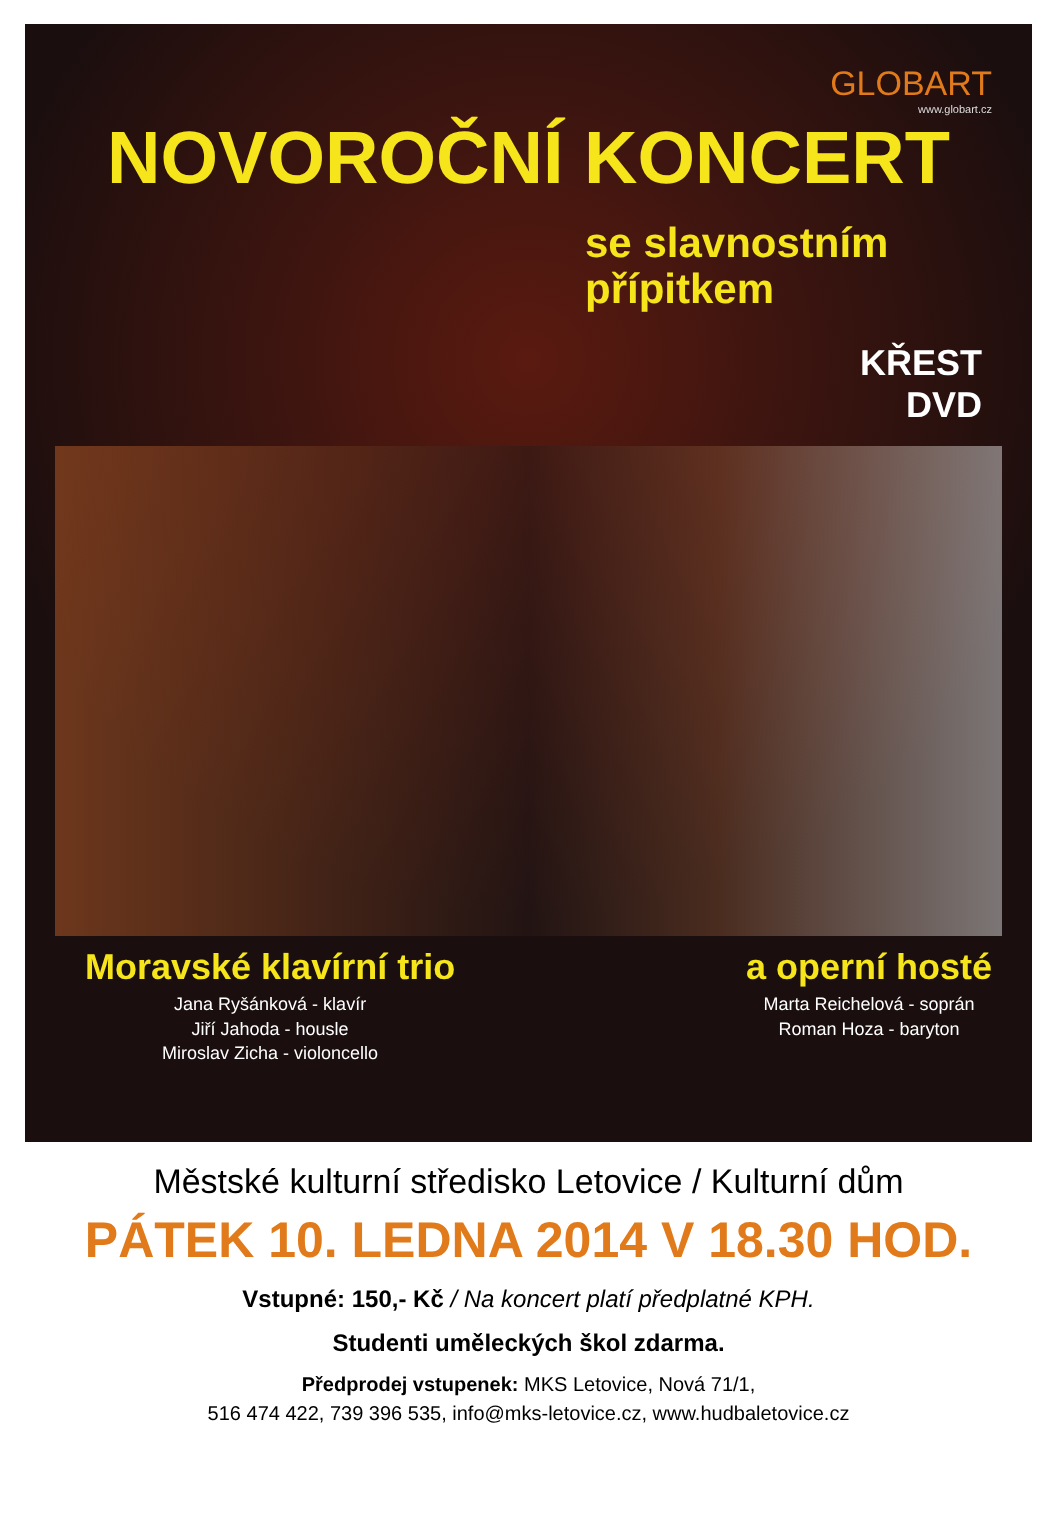GLOBART
www.globart.cz
NOVOROČNÍ KONCERT
se slavnostním
přípitkem
KŘEST
DVD
Moravské klavírní trio
Jana Ryšánková - klavír
Jiří Jahoda - housle
Miroslav Zicha - violoncello
a operní hosté
Marta Reichelová - soprán
Roman Hoza - baryton
Městské kulturní středisko Letovice / Kulturní dům
PÁTEK 10. LEDNA 2014 V 18.30 HOD.
Vstupné: 150,- Kč / Na koncert platí předplatné KPH.
Studenti uměleckých škol zdarma.
Předprodej vstupenek: MKS Letovice, Nová 71/1,
516 474 422, 739 396 535, info@mks-letovice.cz, www.hudbaletovice.cz